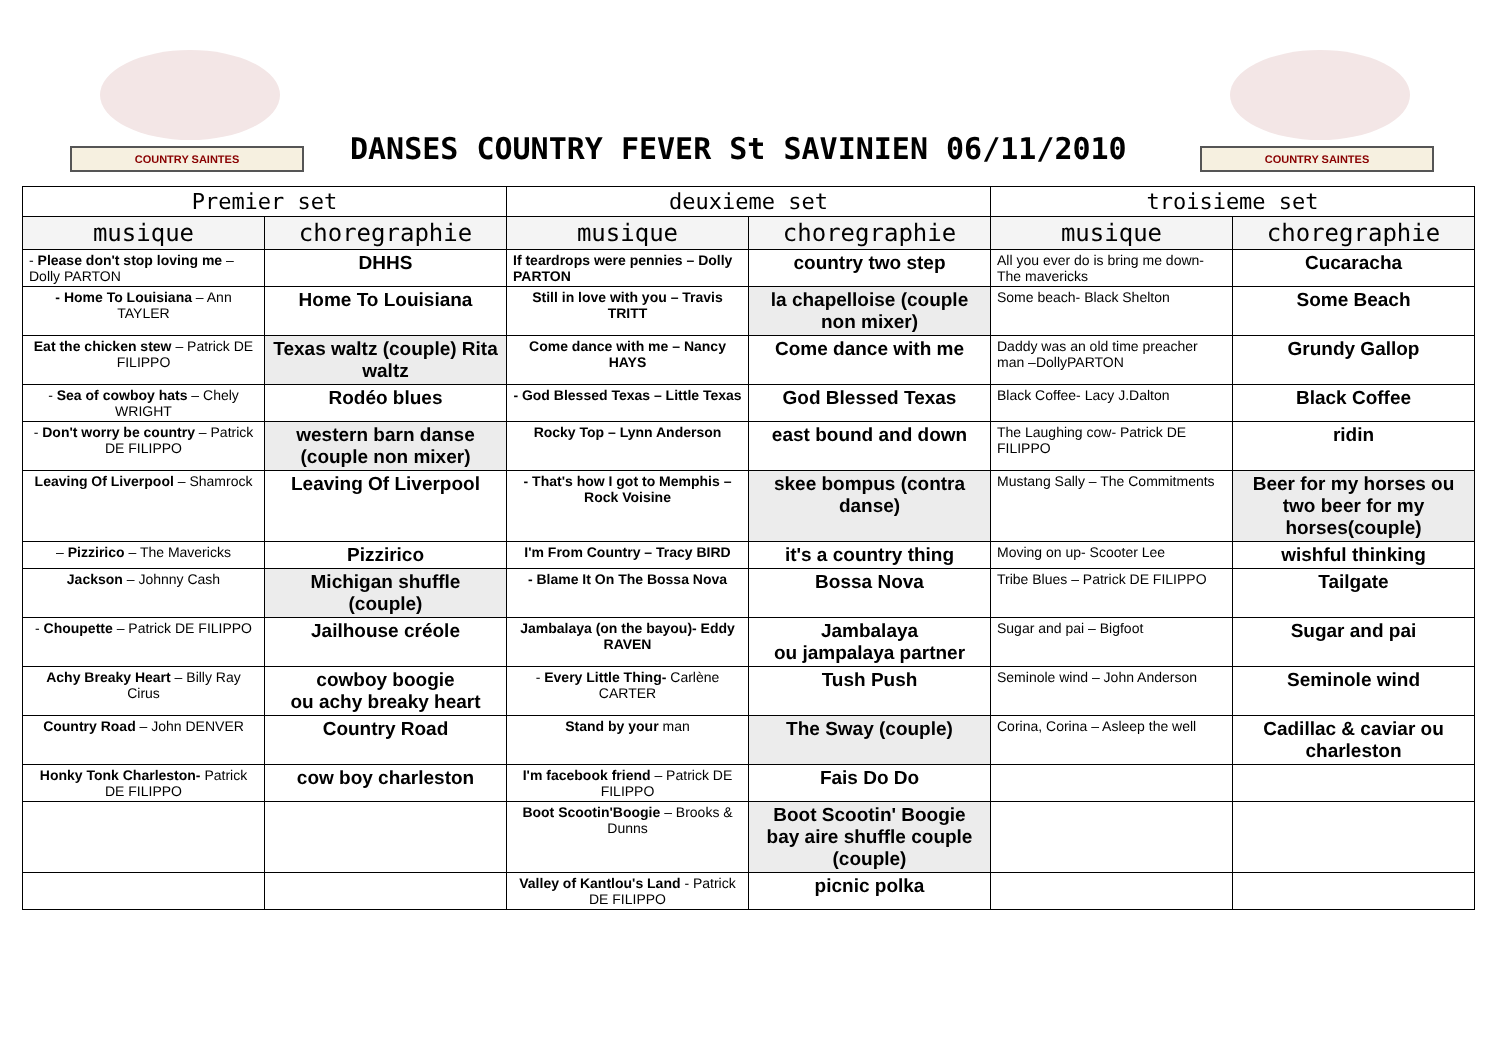COUNTRY SAINTES
DANSES COUNTRY FEVER St SAVINIEN 06/11/2010
COUNTRY SAINTES
| Premier set | | deuxieme set | | troisieme set | |
| --- | --- | --- | --- | --- | --- |
| musique | choregraphie | musique | choregraphie | musique | choregraphie |
| - Please don't stop loving me – Dolly PARTON | DHHS | If teardrops were pennies – Dolly PARTON | country two step | All you ever do is bring me down- The mavericks | Cucaracha |
| - Home To Louisiana – Ann TAYLER | Home To Louisiana | Still in love with you – Travis TRITT | la chapelloise (couple non mixer) | Some beach- Black Shelton | Some Beach |
| Eat the chicken stew – Patrick DE FILIPPO | Texas waltz (couple) Rita waltz | Come dance with me – Nancy HAYS | Come dance with me | Daddy was an old time preacher man –DollyPARTON | Grundy Gallop |
| - Sea of cowboy hats – Chely WRIGHT | Rodéo blues | - God Blessed Texas – Little Texas | God Blessed Texas | Black Coffee- Lacy J.Dalton | Black Coffee |
| - Don't worry be country – Patrick DE FILIPPO | western barn danse (couple non mixer) | Rocky Top – Lynn Anderson | east bound and down | The Laughing cow- Patrick DE FILIPPO | ridin |
| Leaving Of Liverpool – Shamrock | Leaving Of Liverpool | - That's how I got to Memphis – Rock Voisine | skee bompus (contra danse) | Mustang Sally – The Commitments | Beer for my horses ou two beer for my horses(couple) |
| – Pizzirico – The Mavericks | Pizzirico | I'm From Country – Tracy BIRD | it's a country thing | Moving on up- Scooter Lee | wishful thinking |
| Jackson – Johnny Cash | Michigan shuffle (couple) | - Blame It On The Bossa Nova | Bossa Nova | Tribe Blues – Patrick DE FILIPPO | Tailgate |
| - Choupette – Patrick DE FILIPPO | Jailhouse créole | Jambalaya (on the bayou)- Eddy RAVEN | Jambalaya ou jampalaya partner | Sugar and pai – Bigfoot | Sugar and pai |
| Achy Breaky Heart – Billy Ray Cirus | cowboy boogie ou achy breaky heart | - Every Little Thing- Carlène CARTER | Tush Push | Seminole wind – John Anderson | Seminole wind |
| Country Road – John DENVER | Country Road | Stand by your man | The Sway (couple) | Corina, Corina – Asleep the well | Cadillac & caviar ou charleston |
| Honky Tonk Charleston- Patrick DE FILIPPO | cow boy charleston | I'm facebook friend – Patrick DE FILIPPO | Fais Do Do | | |
| | | Boot Scootin'Boogie – Brooks & Dunns | Boot Scootin' Boogie bay aire shuffle couple (couple) | | |
| | | Valley of Kantlou's Land - Patrick DE FILIPPO | picnic polka | | |